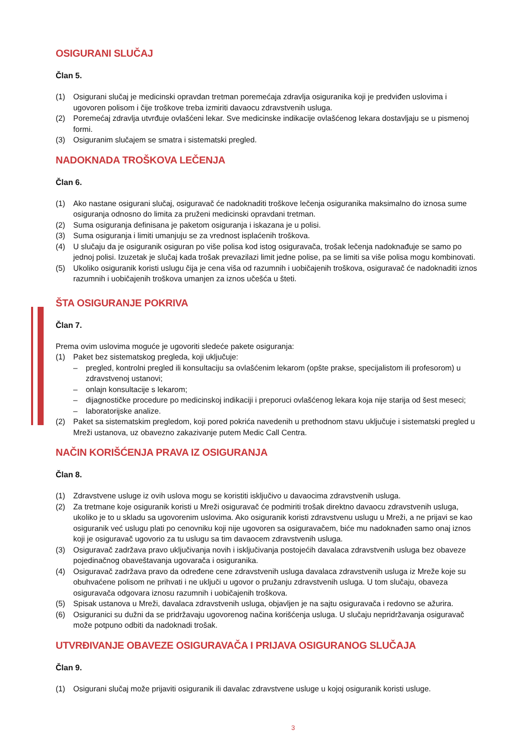OSIGURANI SLUČAJ
Član 5.
(1) Osigurani slučaj je medicinski opravdan tretman poremećaja zdravlja osiguranika koji je predviđen uslovima i ugovoren polisom i čije troškove treba izmiriti davaocu zdravstvenih usluga.
(2) Poremećaj zdravlja utvrđuje ovlašćeni lekar. Sve medicinske indikacije ovlašćenog lekara dostavljaju se u pismenoj formi.
(3) Osiguranim slučajem se smatra i sistematski pregled.
NADOKNADA TROŠKOVA LEČENJA
Član 6.
(1) Ako nastane osigurani slučaj, osiguravač će nadoknaditi troškove lečenja osiguranika maksimalno do iznosa sume osiguranja odnosno do limita za pruženi medicinski opravdani tretman.
(2) Suma osiguranja definisana je paketom osiguranja i iskazana je u polisi.
(3) Suma osiguranja i limiti umanjuju se za vrednost isplaćenih troškova.
(4) U slučaju da je osiguranik osiguran po više polisa kod istog osiguravača, trošak lečenja nadoknađuje se samo po jednoj polisi. Izuzetak je slučaj kada trošak prevazilazi limit jedne polise, pa se limiti sa više polisa mogu kombinovati.
(5) Ukoliko osiguranik koristi uslugu čija je cena viša od razumnih i uobičajenih troškova, osiguravač će nadoknaditi iznos razumnih i uobičajenih troškova umanjen za iznos učešća u šteti.
ŠTA OSIGURANJE POKRIVA
Član 7.
Prema ovim uslovima moguće je ugovoriti sledeće pakete osiguranja:
(1) Paket bez sistematskog pregleda, koji uključuje:
– pregled, kontrolni pregled ili konsultaciju sa ovlašćenim lekarom (opšte prakse, specijalistom ili profesorom) u zdravstvenoj ustanovi;
– onlajn konsultacije s lekarom;
– dijagnostičke procedure po medicinskoj indikaciji i preporuci ovlašćenog lekara koja nije starija od šest meseci;
– laboratorijske analize.
(2) Paket sa sistematskim pregledom, koji pored pokrića navedenih u prethodnom stavu uključuje i sistematski pregled u Mreži ustanova, uz obavezno zakazivanje putem Medic Call Centra.
NAČIN KORIŠĆENJA PRAVA IZ OSIGURANJA
Član 8.
(1) Zdravstvene usluge iz ovih uslova mogu se koristiti isključivo u davaocima zdravstvenih usluga.
(2) Za tretmane koje osiguranik koristi u Mreži osiguravač će podmiriti trošak direktno davaocu zdravstvenih usluga, ukoliko je to u skladu sa ugovorenim uslovima. Ako osiguranik koristi zdravstvenu uslugu u Mreži, a ne prijavi se kao osiguranik već uslugu plati po cenovniku koji nije ugovoren sa osiguravačem, biće mu nadoknađen samo onaj iznos koji je osiguravač ugovorio za tu uslugu sa tim davaocem zdravstvenih usluga.
(3) Osiguravač zadržava pravo uključivanja novih i isključivanja postojećih davalaca zdravstvenih usluga bez obaveze pojedinačnog obaveštavanja ugovarača i osiguranika.
(4) Osiguravač zadržava pravo da određene cene zdravstvenih usluga davalaca zdravstvenih usluga iz Mreže koje su obuhvaćene polisom ne prihvati i ne uključi u ugovor o pružanju zdravstvenih usluga. U tom slučaju, obaveza osiguravača odgovara iznosu razumnih i uobičajenih troškova.
(5) Spisak ustanova u Mreži, davalaca zdravstvenih usluga, objavljen je na sajtu osiguravača i redovno se ažurira.
(6) Osiguranici su dužni da se pridržavaju ugovorenog načina korišćenja usluga. U slučaju nepridržavanja osiguravač može potpuno odbiti da nadoknadi trošak.
UTVRĐIVANJE OBAVEZE OSIGURAVAČA I PRIJAVA OSIGURANOG SLUČAJA
Član 9.
(1) Osigurani slučaj može prijaviti osiguranik ili davalac zdravstvene usluge u kojoj osiguranik koristi usluge.
3